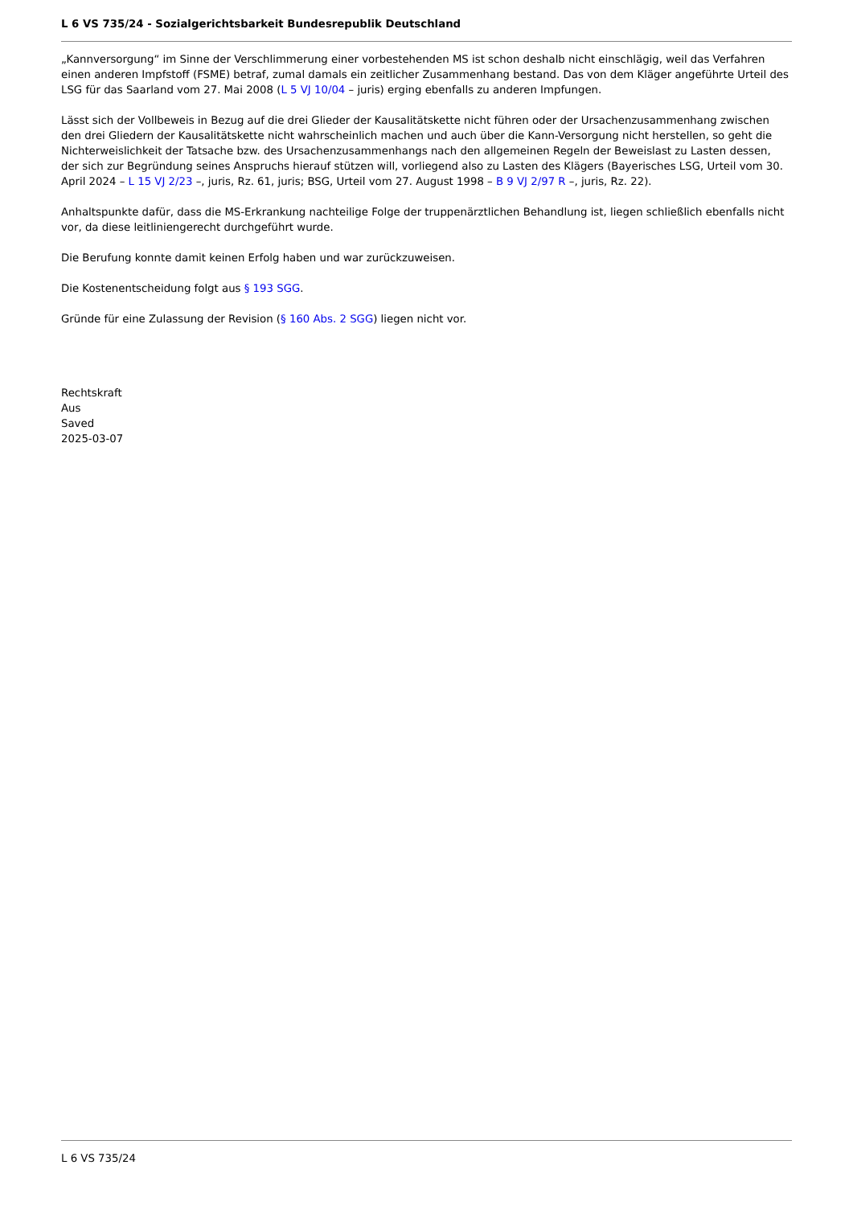L 6 VS 735/24 - Sozialgerichtsbarkeit Bundesrepublik Deutschland
„Kannversorgung“ im Sinne der Verschlimmerung einer vorbestehenden MS ist schon deshalb nicht einschlägig, weil das Verfahren einen anderen Impfstoff (FSME) betraf, zumal damals ein zeitlicher Zusammenhang bestand. Das von dem Kläger angeführte Urteil des LSG für das Saarland vom 27. Mai 2008 (L 5 VJ 10/04 – juris) erging ebenfalls zu anderen Impfungen.
Lässt sich der Vollbeweis in Bezug auf die drei Glieder der Kausalitätskette nicht führen oder der Ursachenzusammenhang zwischen den drei Gliedern der Kausalitätskette nicht wahrscheinlich machen und auch über die Kann-Versorgung nicht herstellen, so geht die Nichterweislichkeit der Tatsache bzw. des Ursachenzusammenhangs nach den allgemeinen Regeln der Beweislast zu Lasten dessen, der sich zur Begründung seines Anspruchs hierauf stützen will, vorliegend also zu Lasten des Klägers (Bayerisches LSG, Urteil vom 30. April 2024 – L 15 VJ 2/23 –, juris, Rz. 61, juris; BSG, Urteil vom 27. August 1998 – B 9 VJ 2/97 R –, juris, Rz. 22).
Anhaltspunkte dafür, dass die MS-Erkrankung nachteilige Folge der truppenärztlichen Behandlung ist, liegen schließlich ebenfalls nicht vor, da diese leitliniengerecht durchgeführt wurde.
Die Berufung konnte damit keinen Erfolg haben und war zurückzuweisen.
Die Kostenentscheidung folgt aus § 193 SGG.
Gründe für eine Zulassung der Revision (§ 160 Abs. 2 SGG) liegen nicht vor.
Rechtskraft
Aus
Saved
2025-03-07
L 6 VS 735/24